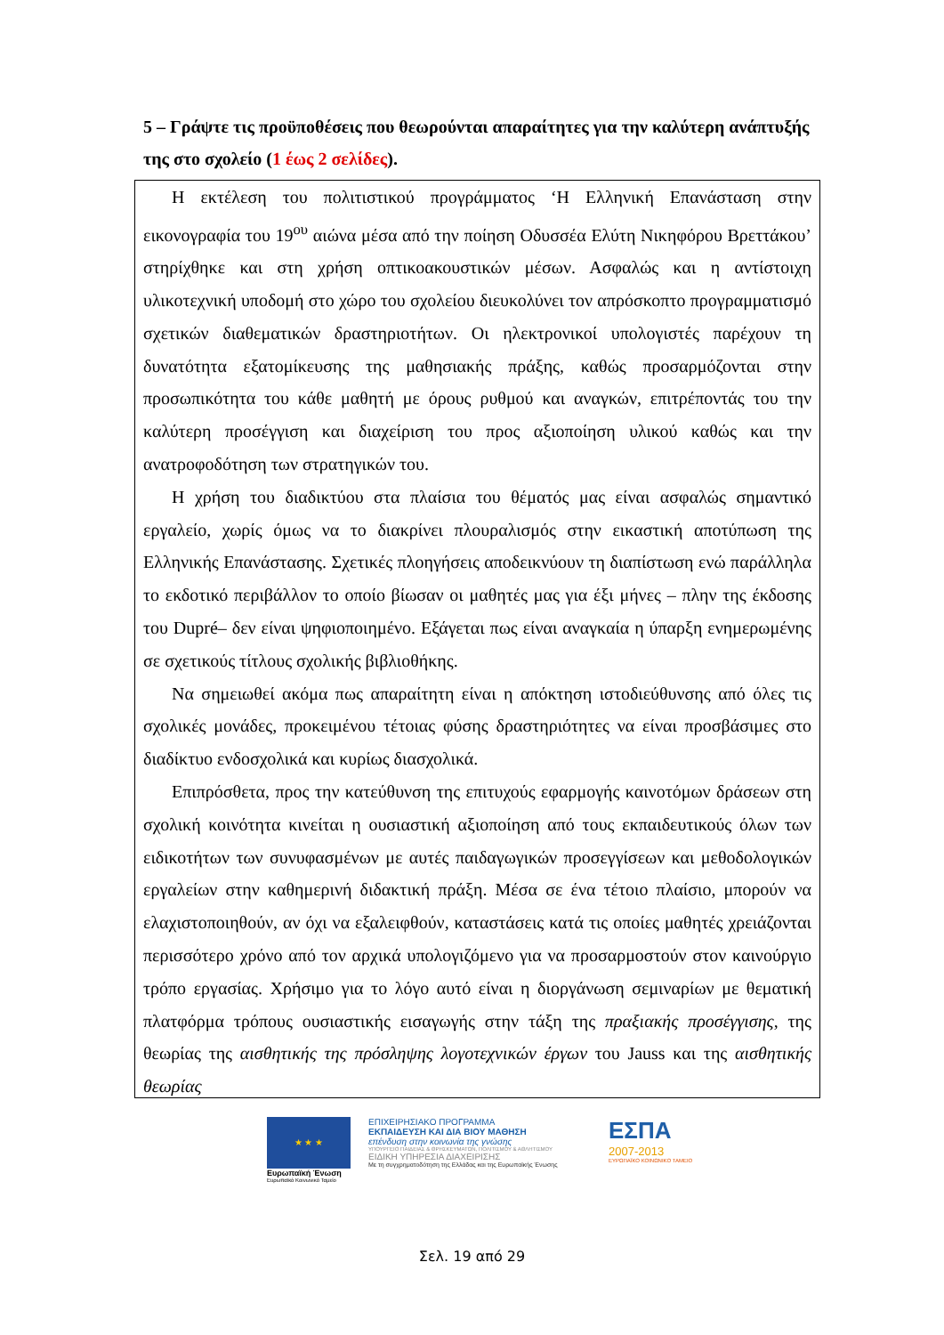5 – Γράψτε τις προϋποθέσεις που θεωρούνται απαραίτητες για την καλύτερη ανάπτυξής της στο σχολείο (1 έως 2 σελίδες).
Η εκτέλεση του πολιτιστικού προγράμματος ‘Η Ελληνική Επανάσταση στην εικονογραφία του 19<sup>ου</sup> αιώνα μέσα από την ποίηση Οδυσσέα Ελύτη Νικηφόρου Βρεττάκου’ στηρίχθηκε και στη χρήση οπτικοακουστικών μέσων. Ασφαλώς και η αντίστοιχη υλικοτεχνική υποδομή στο χώρο του σχολείου διευκολύνει τον απρόσκοπτο προγραμματισμό σχετικών διαθεματικών δραστηριοτήτων. Οι ηλεκτρονικοί υπολογιστές παρέχουν τη δυνατότητα εξατομίκευσης της μαθησιακής πράξης, καθώς προσαρμόζονται στην προσωπικότητα του κάθε μαθητή με όρους ρυθμού και αναγκών, επιτρέποντάς του την καλύτερη προσέγγιση και διαχείριση του προς αξιοποίηση υλικού καθώς και την ανατροφοδότηση των στρατηγικών του.
Η χρήση του διαδικτύου στα πλαίσια του θέματός μας είναι ασφαλώς σημαντικό εργαλείο, χωρίς όμως να το διακρίνει πλουραλισμός στην εικαστική αποτύπωση της Ελληνικής Επανάστασης. Σχετικές πλοηγήσεις αποδεικνύουν τη διαπίστωση ενώ παράλληλα το εκδοτικό περιβάλλον το οποίο βίωσαν οι μαθητές μας για έξι μήνες – πλην της έκδοσης του Dupré– δεν είναι ψηφιοποιημένο. Εξάγεται πως είναι αναγκαία η ύπαρξη ενημερωμένης σε σχετικούς τίτλους σχολικής βιβλιοθήκης.
Να σημειωθεί ακόμα πως απαραίτητη είναι η απόκτηση ιστοδιεύθυνσης από όλες τις σχολικές μονάδες, προκειμένου τέτοιας φύσης δραστηριότητες να είναι προσβάσιμες στο διαδίκτυο ενδοσχολικά και κυρίως διασχολικά.
Επιπρόσθετα, προς την κατεύθυνση της επιτυχούς εφαρμογής καινοτόμων δράσεων στη σχολική κοινότητα κινείται η ουσιαστική αξιοποίηση από τους εκπαιδευτικούς όλων των ειδικοτήτων των συνυφασμένων με αυτές παιδαγωγικών προσεγγίσεων και μεθοδολογικών εργαλείων στην καθημερινή διδακτική πράξη. Μέσα σε ένα τέτοιο πλαίσιο, μπορούν να ελαχιστοποιηθούν, αν όχι να εξαλειφθούν, καταστάσεις κατά τις οποίες μαθητές χρειάζονται περισσότερο χρόνο από τον αρχικά υπολογιζόμενο για να προσαρμοστούν στον καινούργιο τρόπο εργασίας. Χρήσιμο για το λόγο αυτό είναι η διοργάνωση σεμιναρίων με θεματική πλατφόρμα τρόπους ουσιαστικής εισαγωγής στην τάξη της πραξιακής προσέγγισης, της θεωρίας της αισθητικής της πρόσληψης λογοτεχνικών έργων του Jauss και της αισθητικής θεωρίας
★ ★ ★
Ευρωπαϊκή Ένωση
Ευρωπαϊκό Κοινωνικό Ταμείο
ΕΠΙΧΕΙΡΗΣΙΑΚΟ ΠΡΟΓΡΑΜΜΑ
ΕΚΠΑΙΔΕΥΣΗ ΚΑΙ ΔΙΑ ΒΙΟΥ ΜΑΘΗΣΗ
επένδυση στην κοινωνία της γνώσης
ΥΠΟΥΡΓΕΙΟ ΠΑΙΔΕΙΑΣ & ΘΡΗΣΚΕΥΜΑΤΩΝ, ΠΟΛΙΤΙΣΜΟΥ & ΑΘΛΗΤΙΣΜΟΥ
ΕΙΔΙΚΗ ΥΠΗΡΕΣΙΑ ΔΙΑΧΕΙΡΙΣΗΣ
Με τη συγχρηματοδότηση της Ελλάδας και της Ευρωπαϊκής Ένωσης
ΕΣΠΑ
2007-2013
ΕΥΡΩΠΑΪΚΟ ΚΟΙΝΩΝΙΚΟ ΤΑΜΕΙΟ
Σελ. 19 από 29